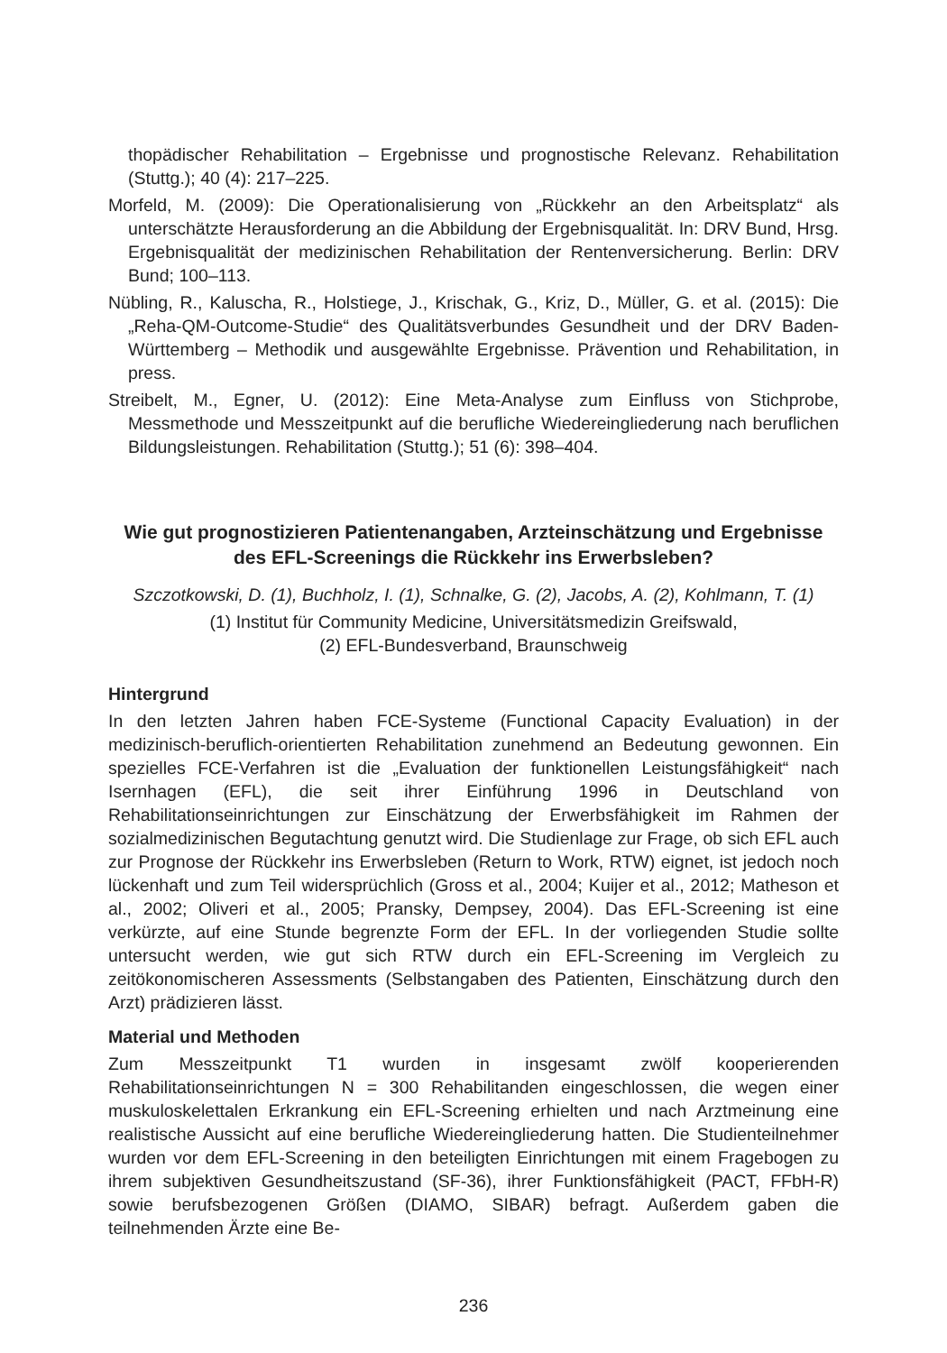thopädischer Rehabilitation – Ergebnisse und prognostische Relevanz. Rehabilitation (Stuttg.); 40 (4): 217–225.
Morfeld, M. (2009): Die Operationalisierung von „Rückkehr an den Arbeitsplatz“ als unterschätzte Herausforderung an die Abbildung der Ergebnisqualität. In: DRV Bund, Hrsg. Ergebnisqualität der medizinischen Rehabilitation der Rentenversicherung. Berlin: DRV Bund; 100–113.
Nübling, R., Kaluscha, R., Holstiege, J., Krischak, G., Kriz, D., Müller, G. et al. (2015): Die „Reha-QM-Outcome-Studie“ des Qualitätsverbundes Gesundheit und der DRV Baden-Württemberg – Methodik und ausgewählte Ergebnisse. Prävention und Rehabilitation, in press.
Streibelt, M., Egner, U. (2012): Eine Meta-Analyse zum Einfluss von Stichprobe, Messmethode und Messzeitpunkt auf die berufliche Wiedereingliederung nach beruflichen Bildungsleistungen. Rehabilitation (Stuttg.); 51 (6): 398–404.
Wie gut prognostizieren Patientenangaben, Arzteinschätzung und Ergebnisse des EFL-Screenings die Rückkehr ins Erwerbsleben?
Szczotkowski, D. (1), Buchholz, I. (1), Schnalke, G. (2), Jacobs, A. (2), Kohlmann, T. (1)
(1) Institut für Community Medicine, Universitätsmedizin Greifswald,
(2) EFL-Bundesverband, Braunschweig
Hintergrund
In den letzten Jahren haben FCE-Systeme (Functional Capacity Evaluation) in der medizinisch-beruflich-orientierten Rehabilitation zunehmend an Bedeutung gewonnen. Ein spezielles FCE-Verfahren ist die „Evaluation der funktionellen Leistungsfähigkeit“ nach Isernhagen (EFL), die seit ihrer Einführung 1996 in Deutschland von Rehabilitationseinrichtungen zur Einschätzung der Erwerbsfähigkeit im Rahmen der sozialmedizinischen Begutachtung genutzt wird. Die Studienlage zur Frage, ob sich EFL auch zur Prognose der Rückkehr ins Erwerbsleben (Return to Work, RTW) eignet, ist jedoch noch lückenhaft und zum Teil widersprüchlich (Gross et al., 2004; Kuijer et al., 2012; Matheson et al., 2002; Oliveri et al., 2005; Pransky, Dempsey, 2004). Das EFL-Screening ist eine verkürzte, auf eine Stunde begrenzte Form der EFL. In der vorliegenden Studie sollte untersucht werden, wie gut sich RTW durch ein EFL-Screening im Vergleich zu zeitökonomischeren Assessments (Selbstangaben des Patienten, Einschätzung durch den Arzt) prädizieren lässt.
Material und Methoden
Zum Messzeitpunkt T1 wurden in insgesamt zwölf kooperierenden Rehabilitationseinrichtungen N = 300 Rehabilitanden eingeschlossen, die wegen einer muskuloskelettalen Erkrankung ein EFL-Screening erhielten und nach Arztmeinung eine realistische Aussicht auf eine berufliche Wiedereingliederung hatten. Die Studienteilnehmer wurden vor dem EFL-Screening in den beteiligten Einrichtungen mit einem Fragebogen zu ihrem subjektiven Gesundheitszustand (SF-36), ihrer Funktionsfähigkeit (PACT, FFbH-R) sowie berufsbezogenen Größen (DIAMO, SIBAR) befragt. Außerdem gaben die teilnehmenden Ärzte eine Be-
236